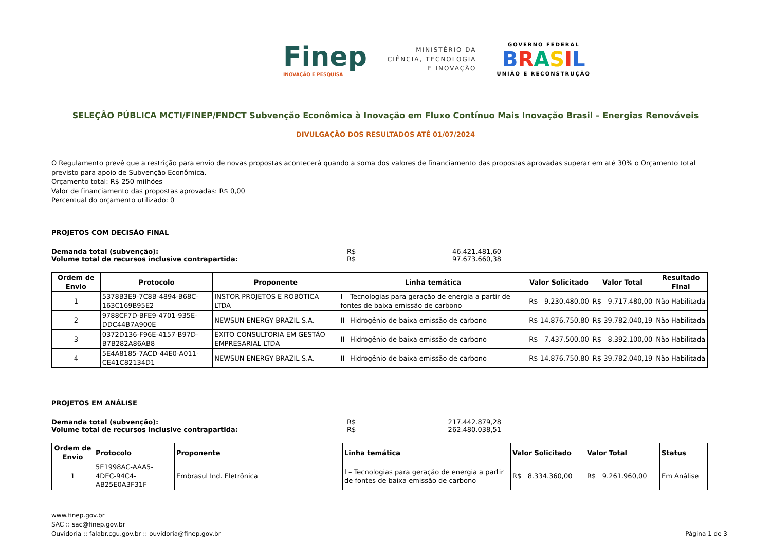Finep
INOVAÇÃO E PESQUISA
MINISTÉRIO DA
CIÊNCIA, TECNOLOGIA
E INOVAÇÃO
GOVERNO FEDERAL
BRASIL
UNIÃO E RECONSTRUÇÃO
SELEÇÃO PÚBLICA MCTI/FINEP/FNDCT Subvenção Econômica à Inovação em Fluxo Contínuo Mais Inovação Brasil – Energias Renováveis
DIVULGAÇÃO DOS RESULTADOS ATÉ 01/07/2024
O Regulamento prevê que a restrição para envio de novas propostas acontecerá quando a soma dos valores de financiamento das propostas aprovadas superar em até 30% o Orçamento total previsto para apoio de Subvenção Econômica.
Orçamento total: R$ 250 milhões
Valor de financiamento das propostas aprovadas: R$ 0,00
Percentual do orçamento utilizado: 0
PROJETOS COM DECISÃO FINAL
Demanda total (subvenção): R$ 46.421.481,60 Volume total de recursos inclusive contrapartida: R$ 97.673.660,38
| Ordem de Envio | Protocolo | Proponente | Linha temática | Valor Solicitado | Valor Total | Resultado Final |
| --- | --- | --- | --- | --- | --- | --- |
| 1 | 5378B3E9-7C8B-4894-B68C-163C169B95E2 | INSTOR PROJETOS E ROBÓTICA LTDA | I – Tecnologias para geração de energia a partir de fontes de baixa emissão de carbono | R$ 9.230.480,00 | R$ 9.717.480,00 | Não Habilitada |
| 2 | 9788CF7D-BFE9-4701-935E-DDC44B7A900E | NEWSUN ENERGY BRAZIL S.A. | II –Hidrogênio de baixa emissão de carbono | R$ 14.876.750,80 | R$ 39.782.040,19 | Não Habilitada |
| 3 | 0372D136-F96E-4157-B97D-B7B282A86AB8 | ÊXITO CONSULTORIA EM GESTÃO EMPRESARIAL LTDA | II –Hidrogênio de baixa emissão de carbono | R$ 7.437.500,00 | R$ 8.392.100,00 | Não Habilitada |
| 4 | 5E4A8185-7ACD-44E0-A011-CE41C82134D1 | NEWSUN ENERGY BRAZIL S.A. | II –Hidrogênio de baixa emissão de carbono | R$ 14.876.750,80 | R$ 39.782.040,19 | Não Habilitada |
PROJETOS EM ANÁLISE
Demanda total (subvenção): R$ 217.442.879,28 Volume total de recursos inclusive contrapartida: R$ 262.480.038,51
| Ordem de Envio | Protocolo | Proponente | Linha temática | Valor Solicitado | Valor Total | Status |
| --- | --- | --- | --- | --- | --- | --- |
| 1 | 5E1998AC-AAA5-4DEC-94C4-AB25E0A3F31F | Embrasul Ind. Eletrônica | I – Tecnologias para geração de energia a partir de fontes de baixa emissão de carbono | R$ 8.334.360,00 | R$ 9.261.960,00 | Em Análise |
www.finep.gov.br
SAC :: sac@finep.gov.br
Ouvidoria :: falabr.cgu.gov.br :: ouvidoria@finep.gov.br
Página 1 de 3